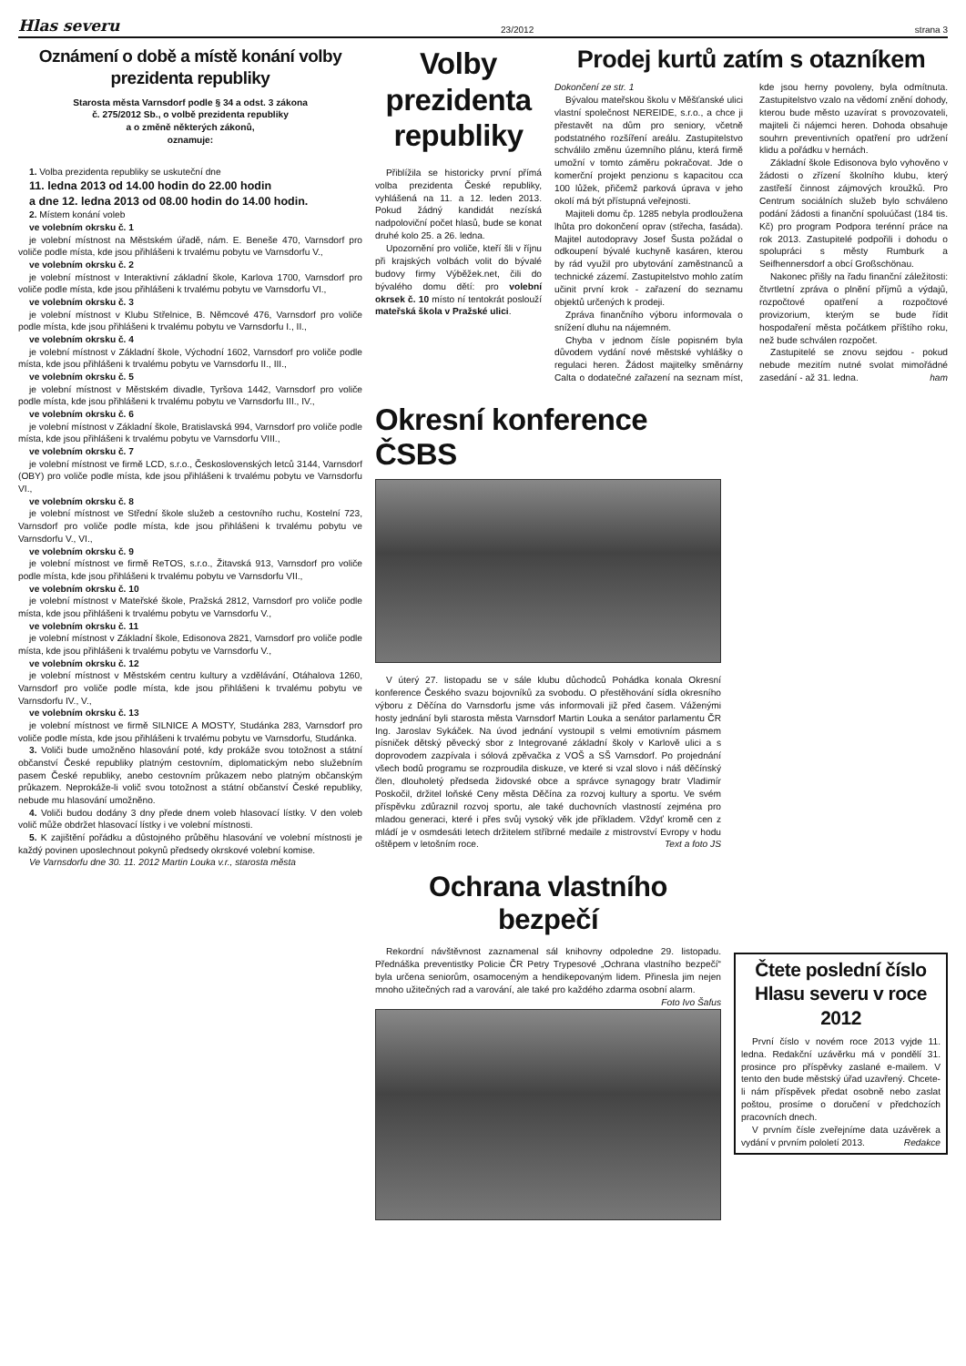Hlas severu 23/2012 strana 3
Oznámení o době a místě konání volby prezidenta republiky
Starosta města Varnsdorf podle § 34 a odst. 3 zákona
č. 275/2012 Sb., o volbě prezidenta republiky
a o změně některých zákonů,
oznamuje:
1. Volba prezidenta republiky se uskuteční dne
11. ledna 2013 od 14.00 hodin do 22.00 hodin
a dne 12. ledna 2013 od 08.00 hodin do 14.00 hodin.
2. Místem konání voleb
ve volebním okrsku č. 1
je volební místnost na Městském úřadě, nám. E. Beneše 470, Varnsdorf pro voliče podle místa, kde jsou přihlášeni k trvalému pobytu ve Varnsdorfu V.,
ve volebním okrsku č. 2
je volební místnost v Interaktivní základní škole, Karlova 1700, Varnsdorf pro voliče podle místa, kde jsou přihlášeni k trvalému pobytu ve Varnsdorfu VI.,
ve volebním okrsku č. 3
je volební místnost v Klubu Střelnice, B. Němcové 476, Varnsdorf pro voliče podle místa, kde jsou přihlášeni k trvalému pobytu ve Varnsdorfu I., II.,
ve volebním okrsku č. 4
je volební místnost v Základní škole, Východní 1602, Varnsdorf pro voliče podle místa, kde jsou přihlášeni k trvalému pobytu ve Varnsdorfu II., III.,
ve volebním okrsku č. 5
je volební místnost v Městském divadle, Tyršova 1442, Varnsdorf pro voliče podle místa, kde jsou přihlášeni k trvalému pobytu ve Varnsdorfu III., IV.,
ve volebním okrsku č. 6
je volební místnost v Základní škole, Bratislavská 994, Varnsdorf pro voliče podle místa, kde jsou přihlášeni k trvalému pobytu ve Varnsdorfu VIII.,
ve volebním okrsku č. 7
je volební místnost ve firmě LCD, s.r.o., Československých letců 3144, Varnsdorf (OBY) pro voliče podle místa, kde jsou přihlášeni k trvalému pobytu ve Varnsdorfu VI.,
ve volebním okrsku č. 8
je volební místnost ve Střední škole služeb a cestovního ruchu, Kostelní 723, Varnsdorf pro voliče podle místa, kde jsou přihlášeni k trvalému pobytu ve Varnsdorfu V., VI.,
ve volebním okrsku č. 9
je volební místnost ve firmě ReTOS, s.r.o., Žitavská 913, Varnsdorf pro voliče podle místa, kde jsou přihlášeni k trvalému pobytu ve Varnsdorfu VII.,
ve volebním okrsku č. 10
je volební místnost v Mateřské škole, Pražská 2812, Varnsdorf pro voliče podle místa, kde jsou přihlášeni k trvalému pobytu ve Varnsdorfu V.,
ve volebním okrsku č. 11
je volební místnost v Základní škole, Edisonova 2821, Varnsdorf pro voliče podle místa, kde jsou přihlášeni k trvalému pobytu ve Varnsdorfu V.,
ve volebním okrsku č. 12
je volební místnost v Městském centru kultury a vzdělávání, Otáhalova 1260, Varnsdorf pro voliče podle místa, kde jsou přihlášeni k trvalému pobytu ve Varnsdorfu IV., V.,
ve volebním okrsku č. 13
je volební místnost ve firmě SILNICE A MOSTY, Studánka 283, Varnsdorf pro voliče podle místa, kde jsou přihlášeni k trvalému pobytu ve Varnsdorfu, Studánka.
3. Voliči bude umožněno hlasování poté, kdy prokáže svou totožnost a státní občanství České republiky platným cestovním, diplomatickým nebo služebním pasem České republiky, anebo cestovním průkazem nebo platným občanským průkazem. Neprokáže-li volič svou totožnost a státní občanství České republiky, nebude mu hlasování umožněno.
4. Voliči budou dodány 3 dny přede dnem voleb hlasovací lístky. V den voleb volič může obdržet hlasovací lístky i ve volební místnosti.
5. K zajištění pořádku a důstojného průběhu hlasování ve volební místnosti je každý povinen uposlechnout pokynů předsedy okrskové volební komise.
Ve Varnsdorfu dne 30. 11. 2012 Martin Louka v.r., starosta města
Volby prezidenta republiky
Přiblížila se historicky první přímá volba prezidenta České republiky, vyhlášená na 11. a 12. leden 2013. Pokud žádný kandidát nezíská nadpoloviční počet hlasů, bude se konat druhé kolo 25. a 26. ledna.
Upozornění pro voliče, kteří šli v říjnu při krajských volbách volit do bývalé budovy firmy Výběžek.net, čili do bývalého domu dětí: pro volební okrsek č. 10 místo ní tentokrát poslouží mateřská škola v Pražské ulici.
Prodej kurtů zatím s otazníkem
Dokončení ze str. 1
Bývalou mateřskou školu v Měšťanské ulici vlastní společnost NEREIDE, s.r.o., a chce ji přestavět na dům pro seniory, včetně podstatného rozšíření areálu. Zastupitelstvo schválilo změnu územního plánu, která firmě umožní v tomto záměru pokračovat. Jde o komerční projekt penzionu s kapacitou cca 100 lůžek, přičemž parková úprava v jeho okolí má být přístupná veřejnosti.
Majiteli domu čp. 1285 nebyla prodloužena lhůta pro dokončení oprav (střecha, fasáda). Majitel autodopravy Josef Šusta požádal o odkoupení bývalé kuchyně kasáren, kterou by rád využil pro ubytování zaměstnanců a technické zázemí. Zastupitelstvo mohlo zatím učinit první krok - zařazení do seznamu objektů určených k prodeji.
Zpráva finančního výboru informovala o snížení dluhu na nájemném.
Chyba v jednom čísle popisném byla důvodem vydání nové městské vyhlášky o regulaci heren. Žádost majitelky směnárny Calta o dodatečné zařazení na seznam míst, kde jsou herny povoleny, byla odmítnuta. Zastupitelstvo vzalo na vědomí znění dohody, kterou bude město uzavírat s provozovateli, majiteli či nájemci heren. Dohoda obsahuje souhrn preventivních opatření pro udržení klidu a pořádku v hernách.
Základní škole Edisonova bylo vyhověno v žádosti o zřízení školního klubu, který zastřeší činnost zájmových kroužků. Pro Centrum sociálních služeb bylo schváleno podání žádosti a finanční spoluúčast (184 tis. Kč) pro program Podpora terénní práce na rok 2013. Zastupitelé podpořili i dohodu o spolupráci s městy Rumburk a Seifhennersdorf a obcí Großschönau.
Nakonec přišly na řadu finanční záležitosti: čtvrtletní zpráva o plnění příjmů a výdajů, rozpočtové opatření a rozpočtové provizorium, kterým se bude řídit hospodaření města počátkem příštího roku, než bude schválen rozpočet.
Zastupitelé se znovu sejdou - pokud nebude mezitím nutné svolat mimořádné zasedání - až 31. ledna. ham
Okresní konference ČSBS
V úterý 27. listopadu se v sále klubu důchodců Pohádka konala Okresní konference Českého svazu bojovníků za svobodu. O přestěhování sídla okresního výboru z Děčína do Varnsdorfu jsme vás informovali již před časem. Váženými hosty jednání byli starosta města Varnsdorf Martin Louka a senátor parlamentu ČR Ing. Jaroslav Sykáček. Na úvod jednání vystoupil s velmi emotivním pásmem písniček dětský pěvecký sbor z Integrované základní školy v Karlově ulici a s doprovodem zazpívala i sólová zpěvačka z VOŠ a SŠ Varnsdorf. Po projednání všech bodů programu se rozproudila diskuze, ve které si vzal slovo i náš děčínský člen, dlouholetý předseda židovské obce a správce synagogy bratr Vladimír Poskočil, držitel loňské Ceny města Děčína za rozvoj kultury a sportu. Ve svém příspěvku zdůraznil rozvoj sportu, ale také duchovních vlastností zejména pro mladou generaci, které i přes svůj vysoký věk jde příkladem. Vždyť kromě cen z mládí je v osmdesáti letech držitelem stříbrné medaile z mistrovství Evropy v hodu oštěpem v letošním roce. Text a foto JS
Ochrana vlastního bezpečí
Rekordní návštěvnost zaznamenal sál knihovny odpoledne 29. listopadu. Přednáška preventistky Policie ČR Petry Trypesové „Ochrana vlastního bezpečí“ byla určena seniorům, osamoceným a hendikepovaným lidem. Přinesla jim nejen mnoho užitečných rad a varování, ale také pro každého zdarma osobní alarm. Foto Ivo Šafus
Čtete poslední číslo Hlasu severu v roce 2012
První číslo v novém roce 2013 vyjde 11. ledna. Redakční uzávěrku má v pondělí 31. prosince pro příspěvky zaslané e-mailem. V tento den bude městský úřad uzavřený. Chcete-li nám příspěvek předat osobně nebo zaslat poštou, prosíme o doručení v předchozích pracovních dnech.
V prvním čísle zveřejníme data uzávěrek a vydání v prvním pololetí 2013. Redakce